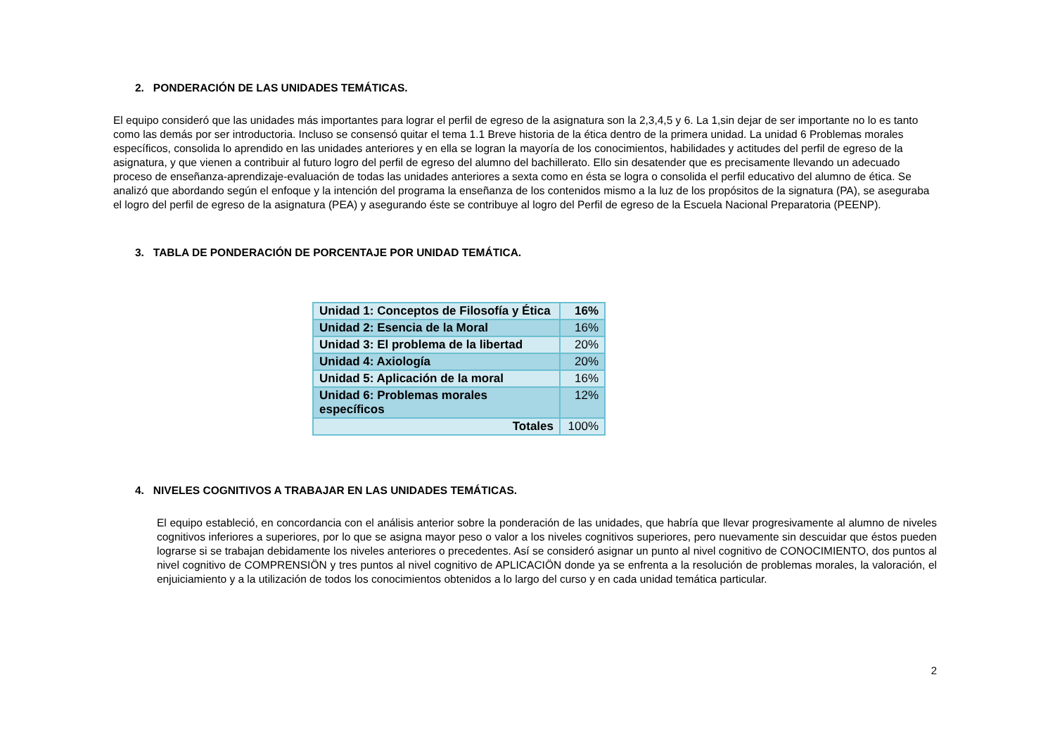2. PONDERACIÓN DE LAS UNIDADES TEMÁTICAS.
El equipo consideró que las unidades más importantes para lograr el perfil de egreso de la asignatura son la 2,3,4,5 y 6. La 1,sin dejar de ser importante no lo es tanto como las demás por ser introductoria. Incluso se consensó quitar el tema 1.1 Breve historia de la ética dentro de la primera unidad. La unidad 6 Problemas morales específicos, consolida lo aprendido en las unidades anteriores y en ella se logran la mayoría de los conocimientos, habilidades y actitudes del perfil de egreso de la asignatura, y que vienen a contribuir al futuro logro del perfil de egreso del alumno del bachillerato. Ello sin desatender que es precisamente llevando un adecuado proceso de enseñanza-aprendizaje-evaluación de todas las unidades anteriores a sexta como en ésta se logra o consolida el perfil educativo del alumno de ética. Se analizó que abordando según el enfoque y la intención del programa la enseñanza de los contenidos mismo a la luz de los propósitos de la signatura (PA), se aseguraba el logro del perfil de egreso de la asignatura (PEA) y asegurando éste se contribuye al logro del Perfil de egreso de la Escuela Nacional Preparatoria (PEENP).
3. TABLA DE PONDERACIÓN DE PORCENTAJE POR UNIDAD TEMÁTICA.
| Unidad 1: Conceptos de Filosofía y Ética | 16% |
| Unidad 2: Esencia de la Moral | 16% |
| Unidad 3: El problema de la libertad | 20% |
| Unidad 4: Axiología | 20% |
| Unidad 5: Aplicación de la moral | 16% |
| Unidad 6: Problemas morales específicos | 12% |
| Totales | 100% |
4. NIVELES COGNITIVOS A TRABAJAR EN LAS UNIDADES TEMÁTICAS.
El equipo estableció, en concordancia con el análisis anterior sobre la ponderación de las unidades, que habría que llevar progresivamente al alumno de niveles cognitivos inferiores a superiores, por lo que se asigna mayor peso o valor a los niveles cognitivos superiores, pero nuevamente sin descuidar que éstos pueden lograrse si se trabajan debidamente los niveles anteriores o precedentes. Así se consideró asignar un punto al nivel cognitivo de CONOCIMIENTO, dos puntos al nivel cognitivo de COMPRENSIÖN y tres puntos al nivel cognitivo de APLICACIÖN donde ya se enfrenta a la resolución de problemas morales, la valoración, el enjuiciamiento y a la utilización de todos los conocimientos obtenidos a lo largo del curso y en cada unidad temática particular.
2